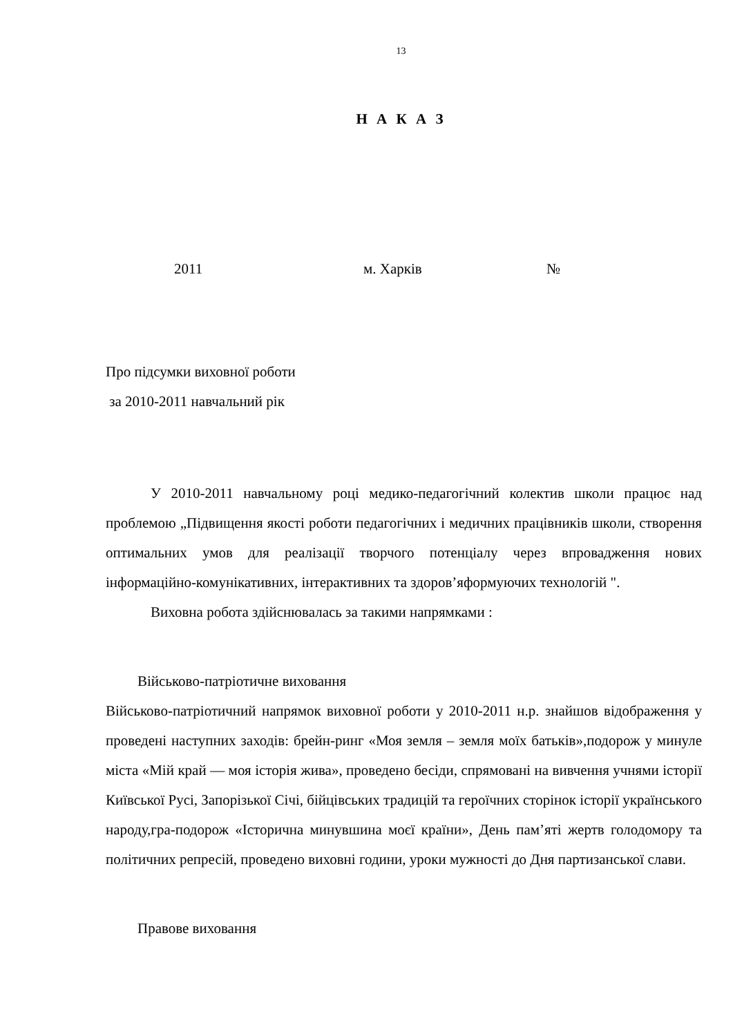13
Н А К А З
2011 м. Харків №
Про підсумки виховної роботи
за 2010-2011 навчальний рік
У 2010-2011 навчальному році медико-педагогічний колектив школи працює над проблемою „Підвищення якості роботи педагогічних і медичних працівників школи, створення оптимальних умов для реалізації творчого потенціалу через впровадження нових інформаційно-комунікативних, інтерактивних та здоров’яформуючих технологій ".
Виховна робота здійснювалась за такими напрямками :
Військово-патріотичне виховання
Військово-патріотичний напрямок виховної роботи у 2010-2011 н.р. знайшов відображення у проведені наступних заходів: брейн-ринг «Моя земля – земля моїх батьків»,подорож у минуле міста «Мій край — моя історія жива», проведено бесіди, спрямовані на вивчення учнями історії Київської Русі, Запорізької Січі, бійцівських традицій та героїчних сторінок історії українського народу,гра-подорож «Історична минувшина моєї країни», День пам’яті жертв голодомору та політичних репресій, проведено виховні години, уроки мужності до Дня партизанської слави.
Правове виховання